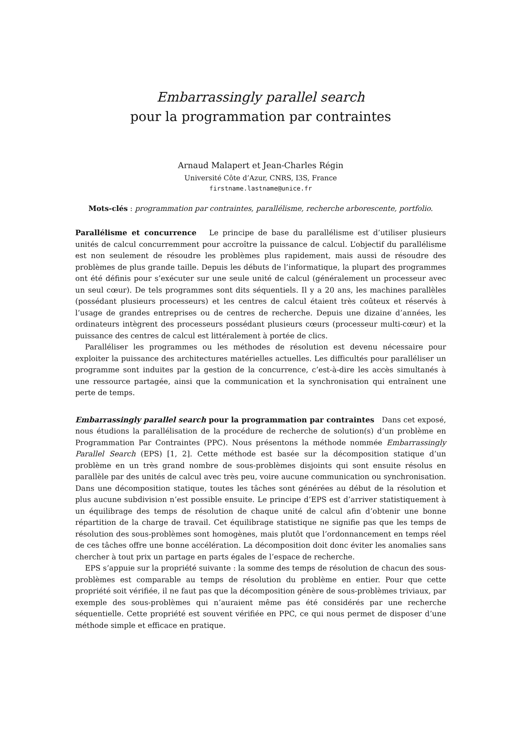Embarrassingly parallel search
pour la programmation par contraintes
Arnaud Malapert et Jean-Charles Régin
Université Côte d’Azur, CNRS, I3S, France
firstname.lastname@unice.fr
Mots-clés : programmation par contraintes, parallélisme, recherche arborescente, portfolio.
Parallélisme et concurrence Le principe de base du parallélisme est d’utiliser plusieurs unités de calcul concurremment pour accroître la puissance de calcul. L’objectif du parallélisme est non seulement de résoudre les problèmes plus rapidement, mais aussi de résoudre des problèmes de plus grande taille. Depuis les débuts de l’informatique, la plupart des programmes ont été définis pour s’exécuter sur une seule unité de calcul (généralement un processeur avec un seul cœur). De tels programmes sont dits séquentiels. Il y a 20 ans, les machines parallèles (possédant plusieurs processeurs) et les centres de calcul étaient très coûteux et réservés à l’usage de grandes entreprises ou de centres de recherche. Depuis une dizaine d’années, les ordinateurs intègrent des processeurs possédant plusieurs cœurs (processeur multi-cœur) et la puissance des centres de calcul est littéralement à portée de clics.
Paralléliser les programmes ou les méthodes de résolution est devenu nécessaire pour exploiter la puissance des architectures matérielles actuelles. Les difficultés pour paralléliser un programme sont induites par la gestion de la concurrence, c’est-à-dire les accès simultanés à une ressource partagée, ainsi que la communication et la synchronisation qui entraînent une perte de temps.
Embarrassingly parallel search pour la programmation par contraintes Dans cet exposé, nous étudions la parallélisation de la procédure de recherche de solution(s) d’un problème en Programmation Par Contraintes (PPC). Nous présentons la méthode nommée Embarrassingly Parallel Search (EPS) [1, 2]. Cette méthode est basée sur la décomposition statique d’un problème en un très grand nombre de sous-problèmes disjoints qui sont ensuite résolus en parallèle par des unités de calcul avec très peu, voire aucune communication ou synchronisation. Dans une décomposition statique, toutes les tâches sont générées au début de la résolution et plus aucune subdivision n’est possible ensuite. Le principe d’EPS est d’arriver statistiquement à un équilibrage des temps de résolution de chaque unité de calcul afin d’obtenir une bonne répartition de la charge de travail. Cet équilibrage statistique ne signifie pas que les temps de résolution des sous-problèmes sont homogènes, mais plutôt que l’ordonnancement en temps réel de ces tâches offre une bonne accélération. La décomposition doit donc éviter les anomalies sans chercher à tout prix un partage en parts égales de l’espace de recherche.
EPS s’appuie sur la propriété suivante : la somme des temps de résolution de chacun des sous-problèmes est comparable au temps de résolution du problème en entier. Pour que cette propriété soit vérifiée, il ne faut pas que la décomposition génère de sous-problèmes triviaux, par exemple des sous-problèmes qui n’auraient même pas été considérés par une recherche séquentielle. Cette propriété est souvent vérifiée en PPC, ce qui nous permet de disposer d’une méthode simple et efficace en pratique.